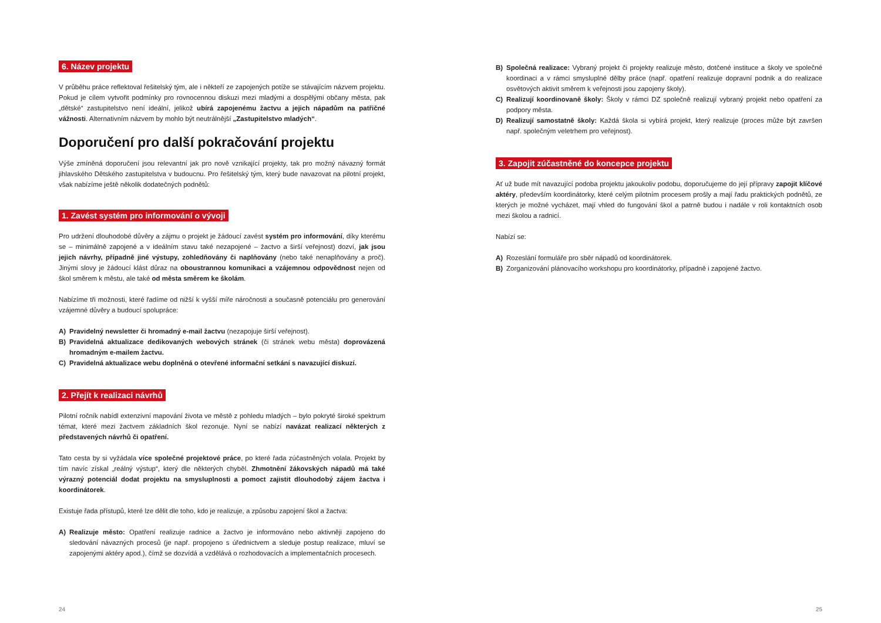6. Název projektu
V průběhu práce reflektoval řešitelský tým, ale i někteří ze zapojených potíže se stávajícím názvem projektu. Pokud je cílem vytvořit podmínky pro rovnocennou diskuzi mezi mladými a dospělými občany města, pak „dětské“ zastupitelstvo není ideální, jelikož ubírá zapojenému žactvu a jejich nápadům na patřičné vážnosti. Alternativním názvem by mohlo být neutrálnější „Zastupitelstvo mladých“.
Doporučení pro další pokračování projektu
Výše zmíněná doporučení jsou relevantní jak pro nově vznikající projekty, tak pro možný návazný formát jihlavského Dětského zastupitelstva v budoucnu. Pro řešitelský tým, který bude navazovat na pilotní projekt, však nabízíme ještě několik dodatečných podnětů:
1. Zavést systém pro informování o vývoji
Pro udržení dlouhodobé důvěry a zájmu o projekt je žádoucí zavést systém pro informování, díky kterému se – minimálně zapojené a v ideálním stavu také nezapojené – žactvo a širší veřejnost) dozví, jak jsou jejich návrhy, případně jiné výstupy, zohledňovány či naplňovány (nebo také nenaplňovány a proč). Jinými slovy je žádoucí klást důraz na oboustrannou komunikaci a vzájemnou odpovědnost nejen od škol směrem k městu, ale také od města směrem ke školám.
Nabízíme tři možnosti, které řadíme od nižší k vyšší míře náročnosti a současně potenciálu pro generování vzájemné důvěry a budoucí spolupráce:
A) Pravidelný newsletter či hromadný e-mail žactvu (nezapojuje širší veřejnost).
B) Pravidelná aktualizace dedikovaných webových stránek (či stránek webu města) doprovázená hromadným e-mailem žactvu.
C) Pravidelná aktualizace webu doplněná o otevřené informační setkání s navazující diskuzí.
2. Přejít k realizaci návrhů
Pilotní ročník nabídl extenzivní mapování života ve městě z pohledu mladých – bylo pokryté široké spektrum témat, které mezi žactvem základních škol rezonuje. Nyní se nabízí navázat realizací některých z představených návrhů či opatření.
Tato cesta by si vyžádala více společné projektové práce, po které řada zúčastněných volala. Projekt by tím navíc získal „reálný výstup“, který dle některých chyběl. Zhmotnění žákovských nápadů má také výrazný potenciál dodat projektu na smysluplnosti a pomoct zajistit dlouhodobý zájem žactva i koordinátorek.
Existuje řada přístupů, které lze dělit dle toho, kdo je realizuje, a způsobu zapojení škol a žactva:
A) Realizuje město: Opatření realizuje radnice a žactvo je informováno nebo aktivněji zapojeno do sledování návazných procesů (je např. propojeno s úřednictvem a sleduje postup realizace, mluví se zapojenými aktéry apod.), čímž se dozvídá a vzdělává o rozhodovacích a implementačních procesech.
B) Společná realizace: Vybraný projekt či projekty realizuje město, dotčené instituce a školy ve společné koordinaci a v rámci smysluplné dělby práce (např. opatření realizuje dopravní podnik a do realizace osvětových aktivit směrem k veřejnosti jsou zapojeny školy).
C) Realizují koordinovaně školy: Školy v rámci DZ společně realizují vybraný projekt nebo opatření za podpory města.
D) Realizují samostatně školy: Každá škola si vybírá projekt, který realizuje (proces může být završen např. společným veletrhem pro veřejnost).
3. Zapojit zúčastněné do koncepce projektu
Ať už bude mít navazující podoba projektu jakoukoliv podobu, doporučujeme do její přípravy zapojit klíčové aktéry, především koordinátorky, které celým pilotním procesem prošly a mají řadu praktických podnětů, ze kterých je možné vycházet, mají vhled do fungování škol a patrně budou i nadále v roli kontaktních osob mezi školou a radnicí.
Nabízí se:
A) Rozeslání formuláře pro sběr nápadů od koordinátorek.
B) Zorganizování plánovacího workshopu pro koordinátorky, případně i zapojené žactvo.
24 25